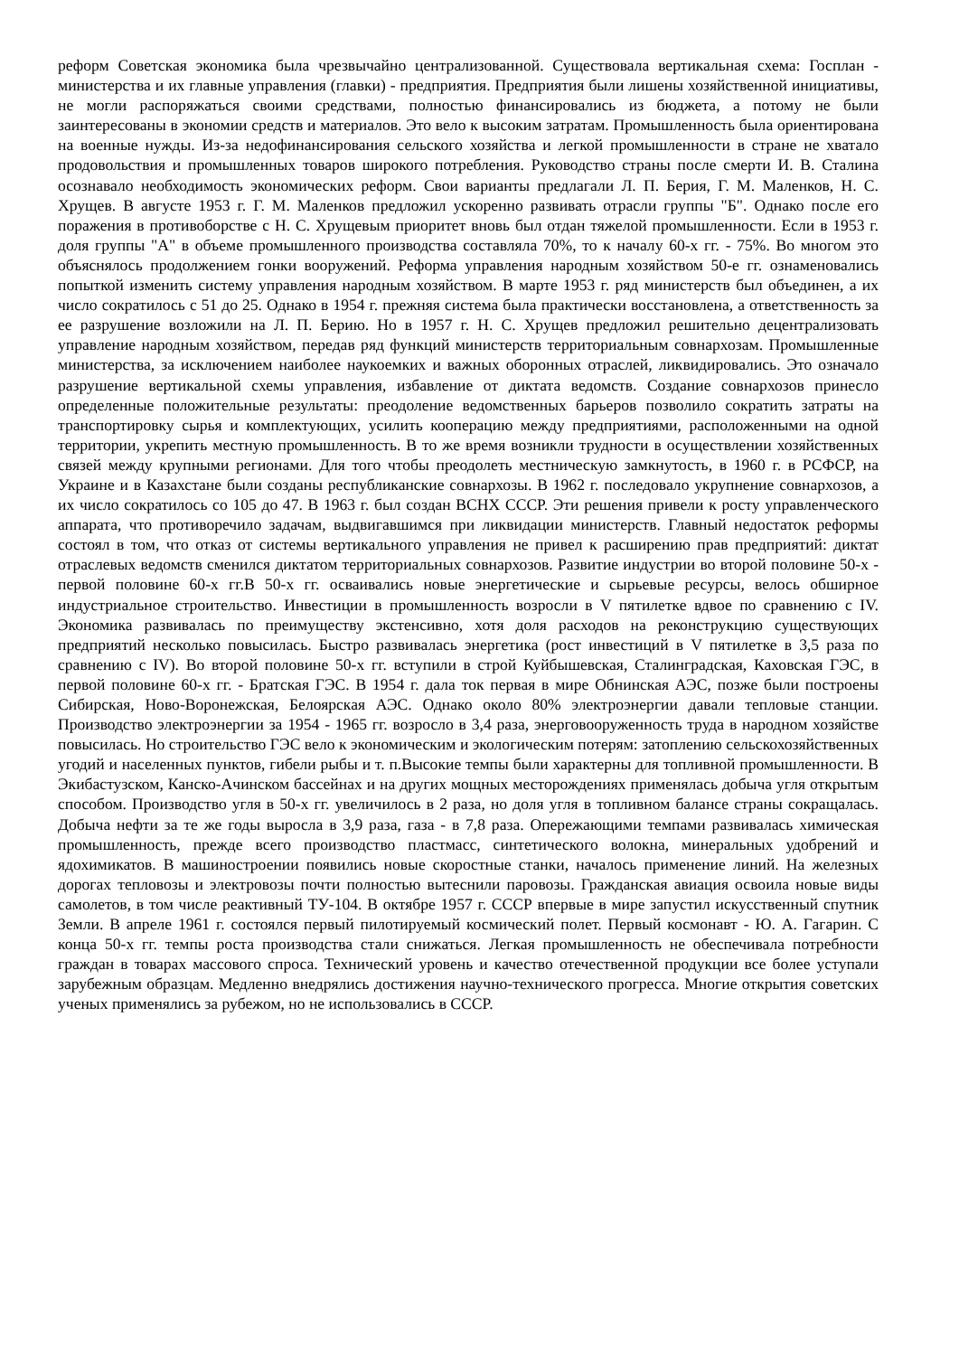реформ Советская экономика была чрезвычайно централизованной. Существовала вертикальная схема: Госплан - министерства и их главные управления (главки) - предприятия. Предприятия были лишены хозяйственной инициативы, не могли распоряжаться своими средствами, полностью финансировались из бюджета, а потому не были заинтересованы в экономии средств и материалов. Это вело к высоким затратам. Промышленность была ориентирована на военные нужды. Из-за недофинансирования сельского хозяйства и легкой промышленности в стране не хватало продовольствия и промышленных товаров широкого потребления. Руководство страны после смерти И. В. Сталина осознавало необходимость экономических реформ. Свои варианты предлагали Л. П. Берия, Г. М. Маленков, Н. С. Хрущев. В августе 1953 г. Г. М. Маленков предложил ускоренно развивать отрасли группы "Б". Однако после его поражения в противоборстве с Н. С. Хрущевым приоритет вновь был отдан тяжелой промышленности. Если в 1953 г. доля группы "А" в объеме промышленного производства составляла 70%, то к началу 60-х гг. - 75%. Во многом это объяснялось продолжением гонки вооружений. Реформа управления народным хозяйством 50-е гг. ознаменовались попыткой изменить систему управления народным хозяйством. В марте 1953 г. ряд министерств был объединен, а их число сократилось с 51 до 25. Однако в 1954 г. прежняя система была практически восстановлена, а ответственность за ее разрушение возложили на Л. П. Берию. Но в 1957 г. Н. С. Хрущев предложил решительно децентрализовать управление народным хозяйством, передав ряд функций министерств территориальным совнархозам. Промышленные министерства, за исключением наиболее наукоемких и важных оборонных отраслей, ликвидировались. Это означало разрушение вертикальной схемы управления, избавление от диктата ведомств. Создание совнархозов принесло определенные положительные результаты: преодоление ведомственных барьеров позволило сократить затраты на транспортировку сырья и комплектующих, усилить кооперацию между предприятиями, расположенными на одной территории, укрепить местную промышленность. В то же время возникли трудности в осуществлении хозяйственных связей между крупными регионами. Для того чтобы преодолеть местническую замкнутость, в 1960 г. в РСФСР, на Украине и в Казахстане были созданы республиканские совнархозы. В 1962 г. последовало укрупнение совнархозов, а их число сократилось со 105 до 47. В 1963 г. был создан ВСНХ СССР. Эти решения привели к росту управленческого аппарата, что противоречило задачам, выдвигавшимся при ликвидации министерств. Главный недостаток реформы состоял в том, что отказ от системы вертикального управления не привел к расширению прав предприятий: диктат отраслевых ведомств сменился диктатом территориальных совнархозов. Развитие индустрии во второй половине 50-х - первой половине 60-х гг.В 50-х гг. осваивались новые энергетические и сырьевые ресурсы, велось обширное индустриальное строительство. Инвестиции в промышленность возросли в V пятилетке вдвое по сравнению с IV. Экономика развивалась по преимуществу экстенсивно, хотя доля расходов на реконструкцию существующих предприятий несколько повысилась. Быстро развивалась энергетика (рост инвестиций в V пятилетке в 3,5 раза по сравнению с IV). Во второй половине 50-х гг. вступили в строй Куйбышевская, Сталинградская, Каховская ГЭС, в первой половине 60-х гг. - Братская ГЭС. В 1954 г. дала ток первая в мире Обнинская АЭС, позже были построены Сибирская, Ново-Воронежская, Белоярская АЭС. Однако около 80% электроэнергии давали тепловые станции. Производство электроэнергии за 1954 - 1965 гг. возросло в 3,4 раза, энерговооруженность труда в народном хозяйстве повысилась. Но строительство ГЭС вело к экономическим и экологическим потерям: затоплению сельскохозяйственных угодий и населенных пунктов, гибели рыбы и т. п.Высокие темпы были характерны для топливной промышленности. В Экибастузском, Канско-Ачинском бассейнах и на других мощных месторождениях применялась добыча угля открытым способом. Производство угля в 50-х гг. увеличилось в 2 раза, но доля угля в топливном балансе страны сокращалась. Добыча нефти за те же годы выросла в 3,9 раза, газа - в 7,8 раза. Опережающими темпами развивалась химическая промышленность, прежде всего производство пластмасс, синтетического волокна, минеральных удобрений и ядохимикатов. В машиностроении появились новые скоростные станки, началось применение линий. На железных дорогах тепловозы и электровозы почти полностью вытеснили паровозы. Гражданская авиация освоила новые виды самолетов, в том числе реактивный ТУ-104. В октябре 1957 г. СССР впервые в мире запустил искусственный спутник Земли. В апреле 1961 г. состоялся первый пилотируемый космический полет. Первый космонавт - Ю. А. Гагарин. С конца 50-х гг. темпы роста производства стали снижаться. Легкая промышленность не обеспечивала потребности граждан в товарах массового спроса. Технический уровень и качество отечественной продукции все более уступали зарубежным образцам. Медленно внедрялись достижения научно-технического прогресса. Многие открытия советских ученых применялись за рубежом, но не использовались в СССР.